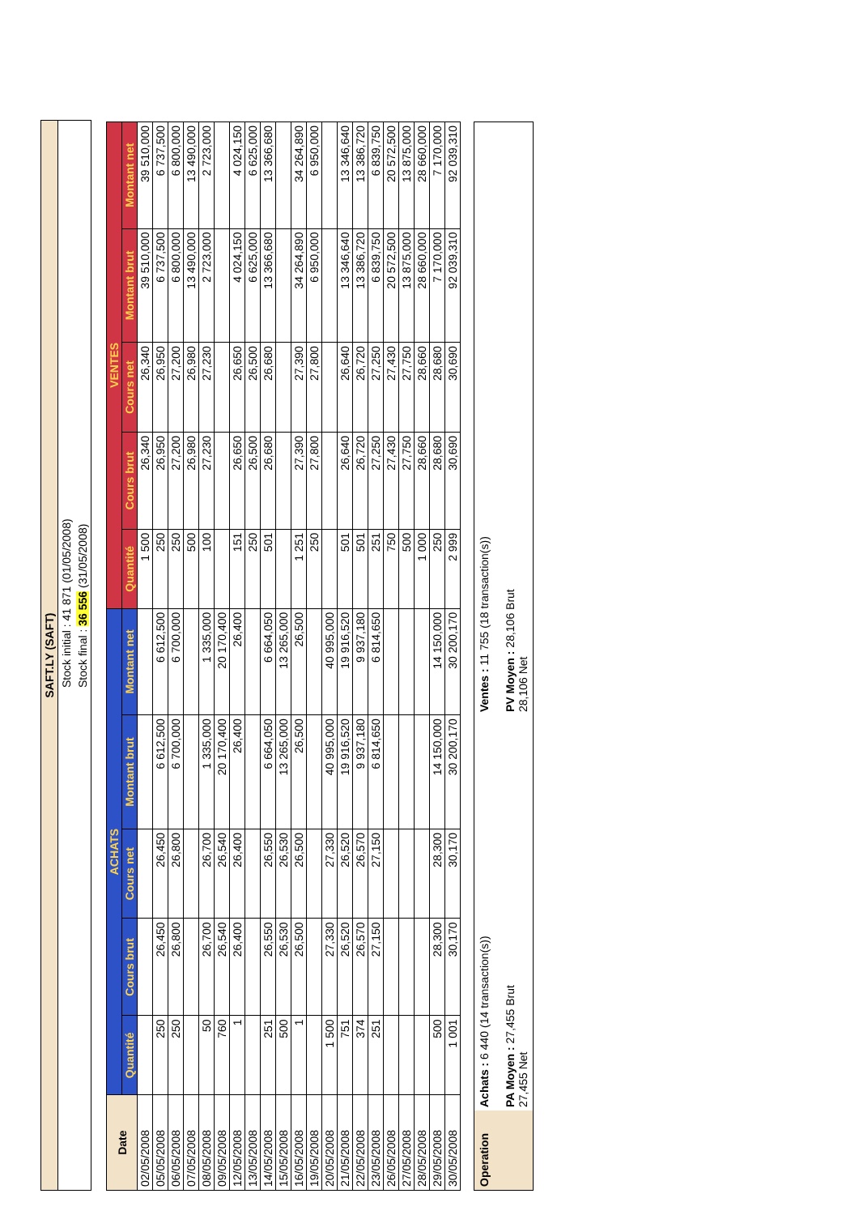SAFT.LY (SAFT)
Stock initial : 41 871 (01/05/2008)
Stock final : 36 556 (31/05/2008)
| Date | ACHATS | | | | | VENTES | | | | |
| --- | --- | --- | --- | --- | --- | --- | --- | --- | --- | --- |
| | Quantité | Cours brut | Cours net | Montant brut | Montant net | Quantité | Cours brut | Cours net | Montant brut | Montant net |
| 02/05/2008 | | | | | | 1 500 | 26,340 | 26,340 | 39 510,000 | 39 510,000 |
| 05/05/2008 | 250 | 26,450 | 26,450 | 6 612,500 | 6 612,500 | 250 | 26,950 | 26,950 | 6 737,500 | 6 737,500 |
| 06/05/2008 | 250 | 26,800 | 26,800 | 6 700,000 | 6 700,000 | 250 | 27,200 | 27,200 | 6 800,000 | 6 800,000 |
| 07/05/2008 | | | | | | 500 | 26,980 | 26,980 | 13 490,000 | 13 490,000 |
| 08/05/2008 | 50 | 26,700 | 26,700 | 1 335,000 | 1 335,000 | 100 | 27,230 | 27,230 | 2 723,000 | 2 723,000 |
| 09/05/2008 | 760 | 26,540 | 26,540 | 20 170,400 | 20 170,400 | | | | | |
| 12/05/2008 | 1 | 26,400 | 26,400 | 26,400 | 26,400 | 151 | 26,650 | 26,650 | 4 024,150 | 4 024,150 |
| 13/05/2008 | | | | | | 250 | 26,500 | 26,500 | 6 625,000 | 6 625,000 |
| 14/05/2008 | 251 | 26,550 | 26,550 | 6 664,050 | 6 664,050 | 501 | 26,680 | 26,680 | 13 366,680 | 13 366,680 |
| 15/05/2008 | 500 | 26,530 | 26,530 | 13 265,000 | 13 265,000 | | | | | |
| 16/05/2008 | 1 | 26,500 | 26,500 | 26,500 | 26,500 | 1 251 | 27,390 | 27,390 | 34 264,890 | 34 264,890 |
| 19/05/2008 | | | | | | 250 | 27,800 | 27,800 | 6 950,000 | 6 950,000 |
| 20/05/2008 | 1 500 | 27,330 | 27,330 | 40 995,000 | 40 995,000 | | | | | |
| 21/05/2008 | 751 | 26,520 | 26,520 | 19 916,520 | 19 916,520 | 501 | 26,640 | 26,640 | 13 346,640 | 13 346,640 |
| 22/05/2008 | 374 | 26,570 | 26,570 | 9 937,180 | 9 937,180 | 501 | 26,720 | 26,720 | 13 386,720 | 13 386,720 |
| 23/05/2008 | 251 | 27,150 | 27,150 | 6 814,650 | 6 814,650 | 251 | 27,250 | 27,250 | 6 839,750 | 6 839,750 |
| 26/05/2008 | | | | | | 750 | 27,430 | 27,430 | 20 572,500 | 20 572,500 |
| 27/05/2008 | | | | | | 500 | 27,750 | 27,750 | 13 875,000 | 13 875,000 |
| 28/05/2008 | | | | | | 1 000 | 28,660 | 28,660 | 28 660,000 | 28 660,000 |
| 29/05/2008 | 500 | 28,300 | 28,300 | 14 150,000 | 14 150,000 | 250 | 28,680 | 28,680 | 7 170,000 | 7 170,000 |
| 30/05/2008 | 1 001 | 30,170 | 30,170 | 30 200,170 | 30 200,170 | 2 999 | 30,690 | 30,690 | 92 039,310 | 92 039,310 |
Operation
Achats : 6 440 (14 transaction(s))
PA Moyen : 27,455 Brut
27,455 Net
Ventes : 11 755 (18 transaction(s))
PV Moyen : 28,106 Brut
28,106 Net